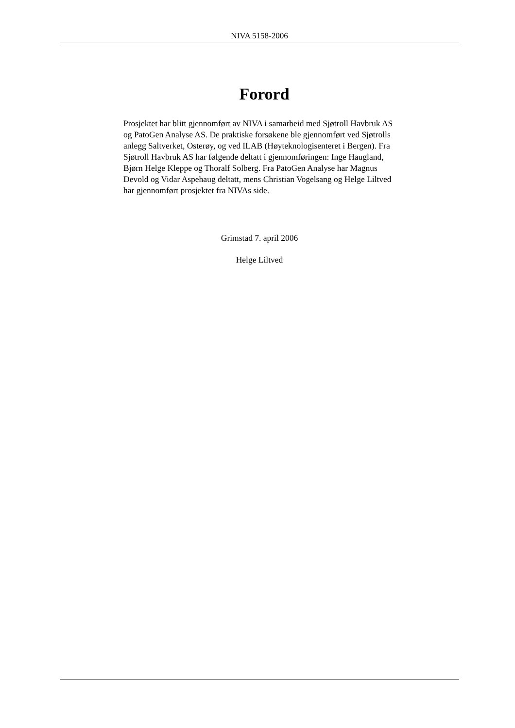NIVA 5158-2006
Forord
Prosjektet har blitt gjennomført av NIVA i samarbeid med Sjøtroll Havbruk AS og PatoGen Analyse AS. De praktiske forsøkene ble gjennomført ved Sjøtrolls anlegg Saltverket, Osterøy, og ved ILAB (Høyteknologisenteret i Bergen). Fra Sjøtroll Havbruk AS har følgende deltatt i gjennomføringen: Inge Haugland, Bjørn Helge Kleppe og Thoralf Solberg. Fra PatoGen Analyse har Magnus Devold og Vidar Aspehaug deltatt, mens Christian Vogelsang og Helge Liltved har gjennomført prosjektet fra NIVAs side.
Grimstad 7. april 2006
Helge Liltved